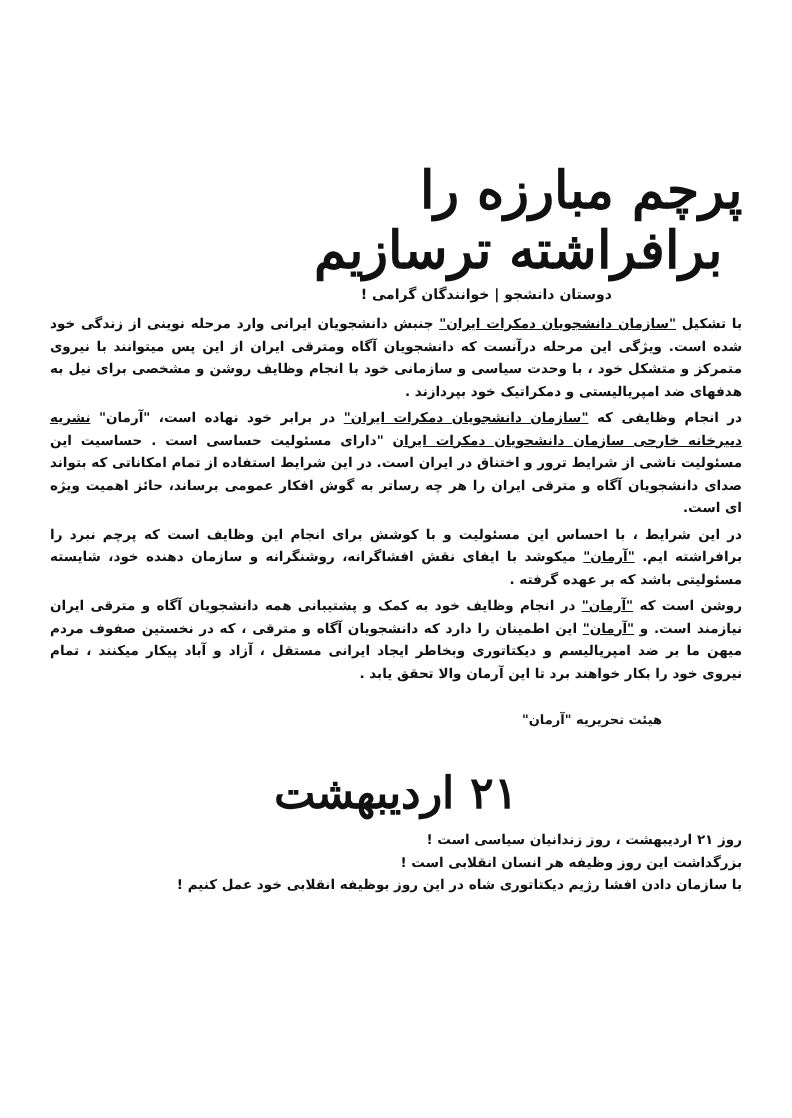پرچم مبارزه را
برافراشته ترسازیم
دوستان دانشجو | خوانندگان گرامی !
با تشکیل "سازمان دانشجویان دمکرات ایران" جنبش دانشجویان ایرانی وارد مرحله نوینی از زندگی خود شده است. ویژگی این مرحله درآنست که دانشجویان آگاه ومترقی ایران از این پس میتوانند با نیروی متمرکز و متشکل خود ، با وحدت سیاسی و سازمانی خود با انجام وظایف روشن و مشخصی برای نیل به هدفهای ضد امپریالیستی و دمکراتیک خود بپردازند .
در انجام وظایفی که "سازمان دانشجویان دمکرات ایران" در برابر خود نهاده است، "آرمان" نشریه دبیرخانه خارجی سازمان دانشجویان دمکرات ایران "دارای مسئولیت حساسی است . حساسیت این مسئولیت ناشی از شرایط ترور و اختناق در ایران است. در این شرایط استفاده از تمام امکاناتی که بتواند صدای دانشجویان آگاه و مترقی ایران را هر چه رساتر به گوش افکار عمومی برساند، حائز اهمیت ویژه ای است.
در این شرایط ، با احساس این مسئولیت و با کوشش برای انجام این وظایف است که پرچم نبرد را برافراشته ایم. "آرمان" میکوشد با ایفای نقش افشاگرانه، روشنگرانه و سازمان دهنده خود، شایسته مسئولیتی باشد که بر عهده گرفته .
روشن است که "آرمان" در انجام وظایف خود به کمک و پشتیبانی همه دانشجویان آگاه و مترقی ایران نیازمند است. و "آرمان" این اطمینان را دارد که دانشجویان آگاه و مترقی ، که در نخستین صفوف مردم میهن ما بر ضد امپریالیسم و دیکتاتوری وبخاطر ایجاد ایرانی مستقل ، آزاد و آباد پیکار میکنند ، تمام نیروی خود را بکار خواهند برد تا این آرمان والا تحقق یابد .
هیئت تحریریه "آرمان"
۲۱ اردیبهشت
روز ۲۱ اردیبهشت ، روز زندانیان سیاسی است !
بزرگداشت این روز وظیفه هر انسان انقلابی است !
با سازمان دادن افشا رژیم دیکتاتوری شاه در این روز بوظیفه انقلابی خود عمل کنیم !